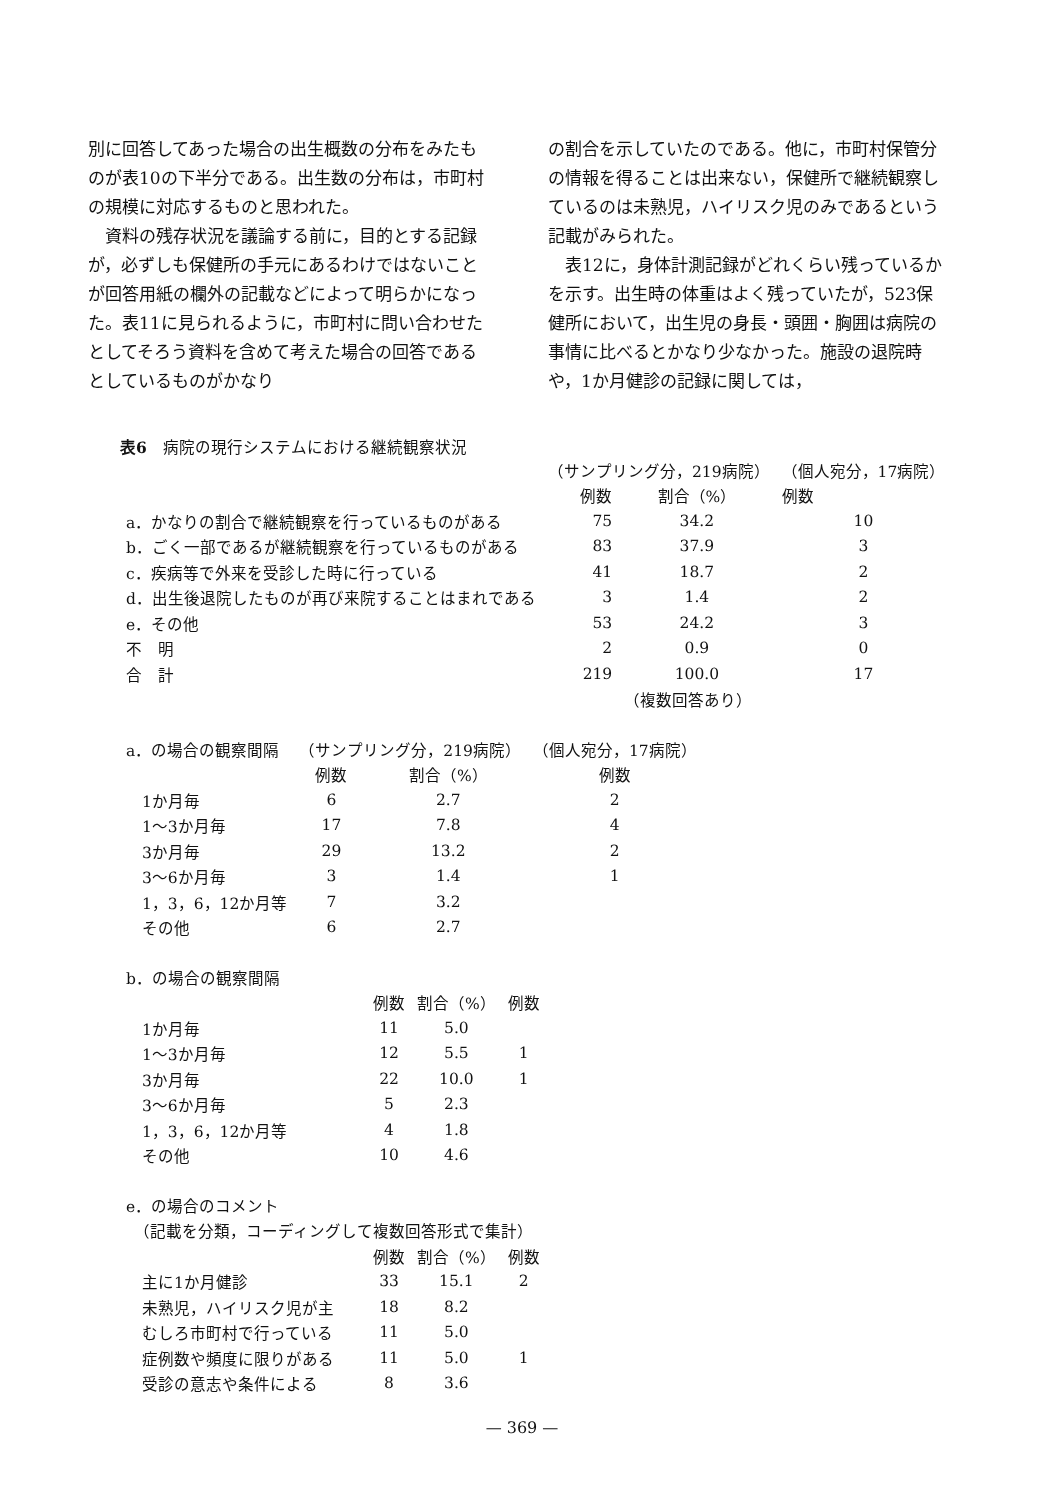別に回答してあった場合の出生概数の分布をみたものが表10の下半分である。出生数の分布は，市町村の規模に対応するものと思われた。
資料の残存状況を議論する前に，目的とする記録が，必ずしも保健所の手元にあるわけではないことが回答用紙の欄外の記載などによって明らかになった。表11に見られるように，市町村に問い合わせたとしてそろう資料を含めて考えた場合の回答であるとしているものがかなり
の割合を示していたのである。他に，市町村保管分の情報を得ることは出来ない，保健所で継続観察しているのは未熟児，ハイリスク児のみであるという記載がみられた。
表12に，身体計測記録がどれくらい残っているかを示す。出生時の体重はよく残っていたが，523保健所において，出生児の身長・頭囲・胸囲は病院の事情に比べるとかなり少なかった。施設の退院時や，1か月健診の記録に関しては，
表6　病院の現行システムにおける継続観察状況
| | （サンプリング分，219病院） | | （個人宛分，17病院） |
| | 例数 | 割合（%） | 例数 |
| a．かなりの割合で継続観察を行っているものがある | 75 | 34.2 | 10 |
| b．ごく一部であるが継続観察を行っているものがある | 83 | 37.9 | 3 |
| c．疾病等で外来を受診した時に行っている | 41 | 18.7 | 2 |
| d．出生後退院したものが再び来院することはまれである | 3 | 1.4 | 2 |
| e．その他 | 53 | 24.2 | 3 |
| 不 明 | 2 | 0.9 | 0 |
| 合 計 | 219 | 100.0 | 17 |
| | | （複数回答あり） | |
| a．の場合の観察間隔 | （サンプリング分，219病院） | | （個人宛分，17病院） |
| | 例数 | 割合（%） | 例数 |
| 1か月毎 | 6 | 2.7 | 2 |
| 1～3か月毎 | 17 | 7.8 | 4 |
| 3か月毎 | 29 | 13.2 | 2 |
| 3～6か月毎 | 3 | 1.4 | 1 |
| 1，3，6，12か月等 | 7 | 3.2 | |
| その他 | 6 | 2.7 | |
| b．の場合の観察間隔 | | | |
| | 例数 | 割合（%） | 例数 |
| 1か月毎 | 11 | 5.0 | |
| 1～3か月毎 | 12 | 5.5 | 1 |
| 3か月毎 | 22 | 10.0 | 1 |
| 3～6か月毎 | 5 | 2.3 | |
| 1，3，6，12か月等 | 4 | 1.8 | |
| その他 | 10 | 4.6 | |
| e．の場合のコメント | | | |
| （記載を分類，コーディングして複数回答形式で集計） | | | |
| | 例数 | 割合（%） | 例数 |
| 主に1か月健診 | 33 | 15.1 | 2 |
| 未熟児，ハイリスク児が主 | 18 | 8.2 | |
| むしろ市町村で行っている | 11 | 5.0 | |
| 症例数や頻度に限りがある | 11 | 5.0 | 1 |
| 受診の意志や条件による | 8 | 3.6 | |
— 369 —